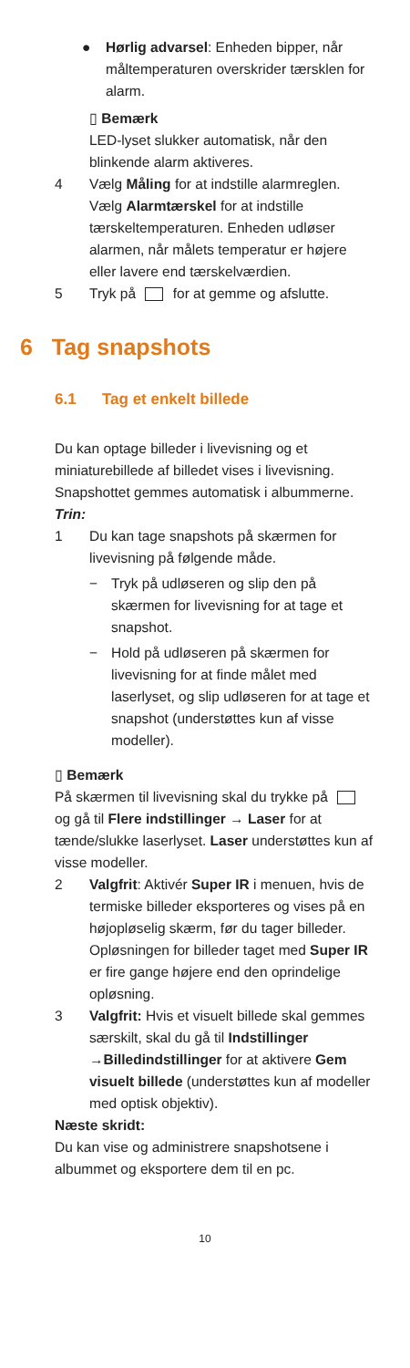● Hørlig advarsel: Enheden bipper, når måltemperaturen overskrider tærsklen for alarm.
▯ Bemærk
LED-lyset slukker automatisk, når den blinkende alarm aktiveres.
4 Vælg Måling for at indstille alarmreglen. Vælg Alarmtærskel for at indstille tærskeltemperaturen. Enheden udløser alarmen, når målets temperatur er højere eller lavere end tærskelværdien.
5 Tryk på for at gemme og afslutte.
6 Tag snapshots
6.1 Tag et enkelt billede
Du kan optage billeder i livevisning og et miniaturebillede af billedet vises i livevisning. Snapshottet gemmes automatisk i albummerne.
Trin:
1 Du kan tage snapshots på skærmen for livevisning på følgende måde.
− Tryk på udløseren og slip den på skærmen for livevisning for at tage et snapshot.
− Hold på udløseren på skærmen for livevisning for at finde målet med laserlyset, og slip udløseren for at tage et snapshot (understøttes kun af visse modeller).
▯ Bemærk
På skærmen til livevisning skal du trykke på og gå til Flere indstillinger → Laser for at tænde/slukke laserlyset. Laser understøttes kun af visse modeller.
2 Valgfrit: Aktivér Super IR i menuen, hvis de termiske billeder eksporteres og vises på en højopløselig skærm, før du tager billeder. Opløsningen for billeder taget med Super IR er fire gange højere end den oprindelige opløsning.
3 Valgfrit: Hvis et visuelt billede skal gemmes særskilt, skal du gå til Indstillinger →Billedindstillinger for at aktivere Gem visuelt billede (understøttes kun af modeller med optisk objektiv).
Næste skridt:
Du kan vise og administrere snapshotsene i albummet og eksportere dem til en pc.
10